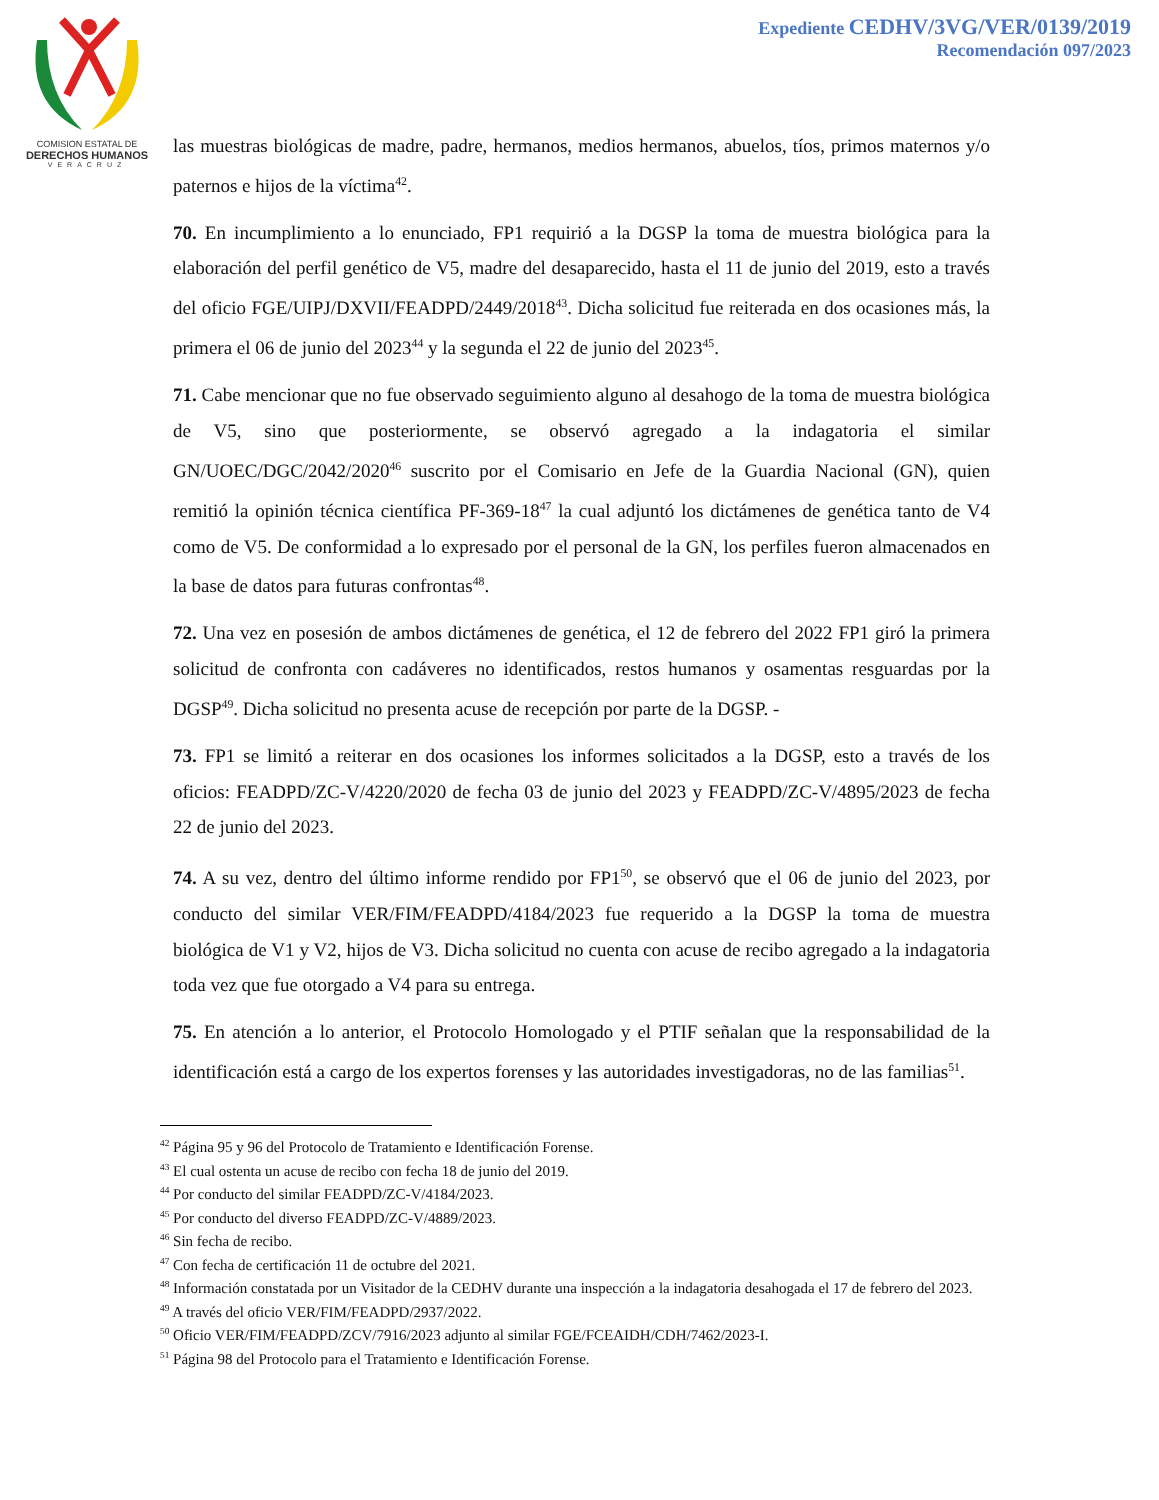COMISION ESTATAL DE
DERECHOS HUMANOS
VERACRUZ
Expediente CEDHV/3VG/VER/0139/2019
Recomendación 097/2023
las muestras biológicas de madre, padre, hermanos, medios hermanos, abuelos, tíos, primos maternos y/o paternos e hijos de la víctima<sup>42</sup>.
70. En incumplimiento a lo enunciado, FP1 requirió a la DGSP la toma de muestra biológica para la elaboración del perfil genético de V5, madre del desaparecido, hasta el 11 de junio del 2019, esto a través del oficio FGE/UIPJ/DXVII/FEADPD/2449/2018<sup>43</sup>. Dicha solicitud fue reiterada en dos ocasiones más, la primera el 06 de junio del 2023<sup>44</sup> y la segunda el 22 de junio del 2023<sup>45</sup>.
71. Cabe mencionar que no fue observado seguimiento alguno al desahogo de la toma de muestra biológica de V5, sino que posteriormente, se observó agregado a la indagatoria el similar GN/UOEC/DGC/2042/2020<sup>46</sup> suscrito por el Comisario en Jefe de la Guardia Nacional (GN), quien remitió la opinión técnica científica PF-369-18<sup>47</sup> la cual adjuntó los dictámenes de genética tanto de V4 como de V5. De conformidad a lo expresado por el personal de la GN, los perfiles fueron almacenados en la base de datos para futuras confrontas<sup>48</sup>.
72. Una vez en posesión de ambos dictámenes de genética, el 12 de febrero del 2022 FP1 giró la primera solicitud de confronta con cadáveres no identificados, restos humanos y osamentas resguardas por la DGSP<sup>49</sup>. Dicha solicitud no presenta acuse de recepción por parte de la DGSP. -
73. FP1 se limitó a reiterar en dos ocasiones los informes solicitados a la DGSP, esto a través de los oficios: FEADPD/ZC-V/4220/2020 de fecha 03 de junio del 2023 y FEADPD/ZC-V/4895/2023 de fecha 22 de junio del 2023.
74. A su vez, dentro del último informe rendido por FP1<sup>50</sup>, se observó que el 06 de junio del 2023, por conducto del similar VER/FIM/FEADPD/4184/2023 fue requerido a la DGSP la toma de muestra biológica de V1 y V2, hijos de V3. Dicha solicitud no cuenta con acuse de recibo agregado a la indagatoria toda vez que fue otorgado a V4 para su entrega.
75. En atención a lo anterior, el Protocolo Homologado y el PTIF señalan que la responsabilidad de la identificación está a cargo de los expertos forenses y las autoridades investigadoras, no de las familias<sup>51</sup>.
<sup>42</sup> Página 95 y 96 del Protocolo de Tratamiento e Identificación Forense.
<sup>43</sup> El cual ostenta un acuse de recibo con fecha 18 de junio del 2019.
<sup>44</sup> Por conducto del similar FEADPD/ZC-V/4184/2023.
<sup>45</sup> Por conducto del diverso FEADPD/ZC-V/4889/2023.
<sup>46</sup> Sin fecha de recibo.
<sup>47</sup> Con fecha de certificación 11 de octubre del 2021.
<sup>48</sup> Información constatada por un Visitador de la CEDHV durante una inspección a la indagatoria desahogada el 17 de febrero del 2023.
<sup>49</sup> A través del oficio VER/FIM/FEADPD/2937/2022.
<sup>50</sup> Oficio VER/FIM/FEADPD/ZCV/7916/2023 adjunto al similar FGE/FCEAIDH/CDH/7462/2023-I.
<sup>51</sup> Página 98 del Protocolo para el Tratamiento e Identificación Forense.